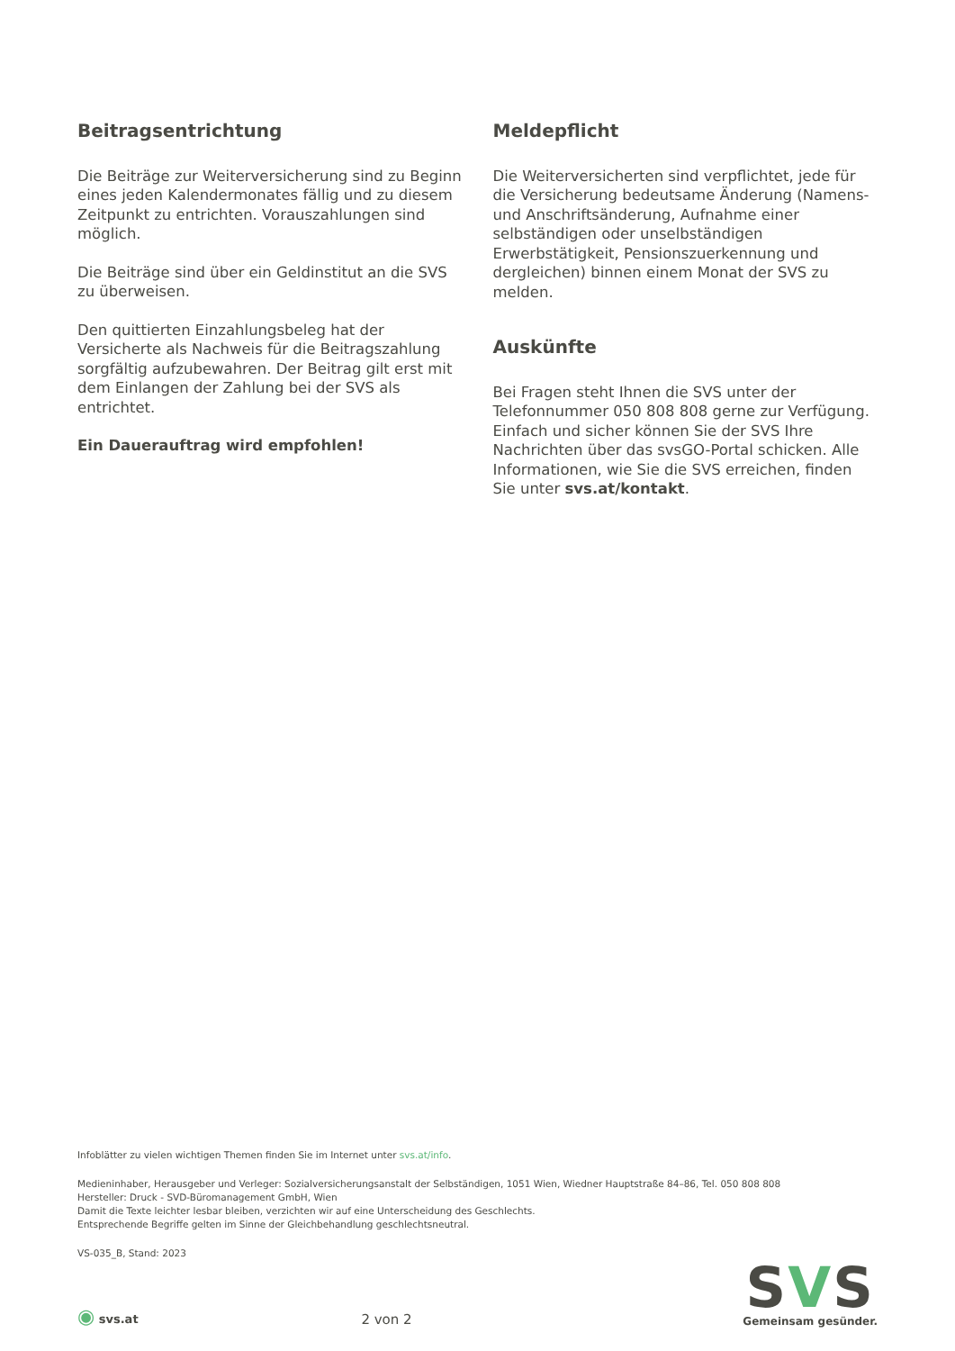Beitragsentrichtung
Die Beiträge zur Weiterversicherung sind zu Beginn eines jeden Kalendermonates fällig und zu diesem Zeitpunkt zu entrichten. Vorauszahlungen sind möglich.
Die Beiträge sind über ein Geldinstitut an die SVS zu überweisen.
Den quittierten Einzahlungsbeleg hat der Versicherte als Nachweis für die Beitragszahlung sorgfältig aufzubewahren. Der Beitrag gilt erst mit dem Einlangen der Zahlung bei der SVS als entrichtet.
Ein Dauerauftrag wird empfohlen!
Meldepflicht
Die Weiterversicherten sind verpflichtet, jede für die Versicherung bedeutsame Änderung (Namens- und Anschriftsänderung, Aufnahme einer selbständigen oder unselbständigen Erwerbstätigkeit, Pensionszuerkennung und dergleichen) binnen einem Monat der SVS zu melden.
Auskünfte
Bei Fragen steht Ihnen die SVS unter der Telefonnummer 050 808 808 gerne zur Verfügung. Einfach und sicher können Sie der SVS Ihre Nachrichten über das svsGO-Portal schicken. Alle Informationen, wie Sie die SVS erreichen, finden Sie unter svs.at/kontakt.
Infoblätter zu vielen wichtigen Themen finden Sie im Internet unter svs.at/info.
Medieninhaber, Herausgeber und Verleger: Sozialversicherungsanstalt der Selbständigen, 1051 Wien, Wiedner Hauptstraße 84–86, Tel. 050 808 808
Hersteller: Druck - SVD-Büromanagement GmbH, Wien
Damit die Texte leichter lesbar bleiben, verzichten wir auf eine Unterscheidung des Geschlechts.
Entsprechende Begriffe gelten im Sinne der Gleichbehandlung geschlechtsneutral.
VS-035_B, Stand: 2023
◉ svs.at
2 von 2
SVS
Gemeinsam gesünder.